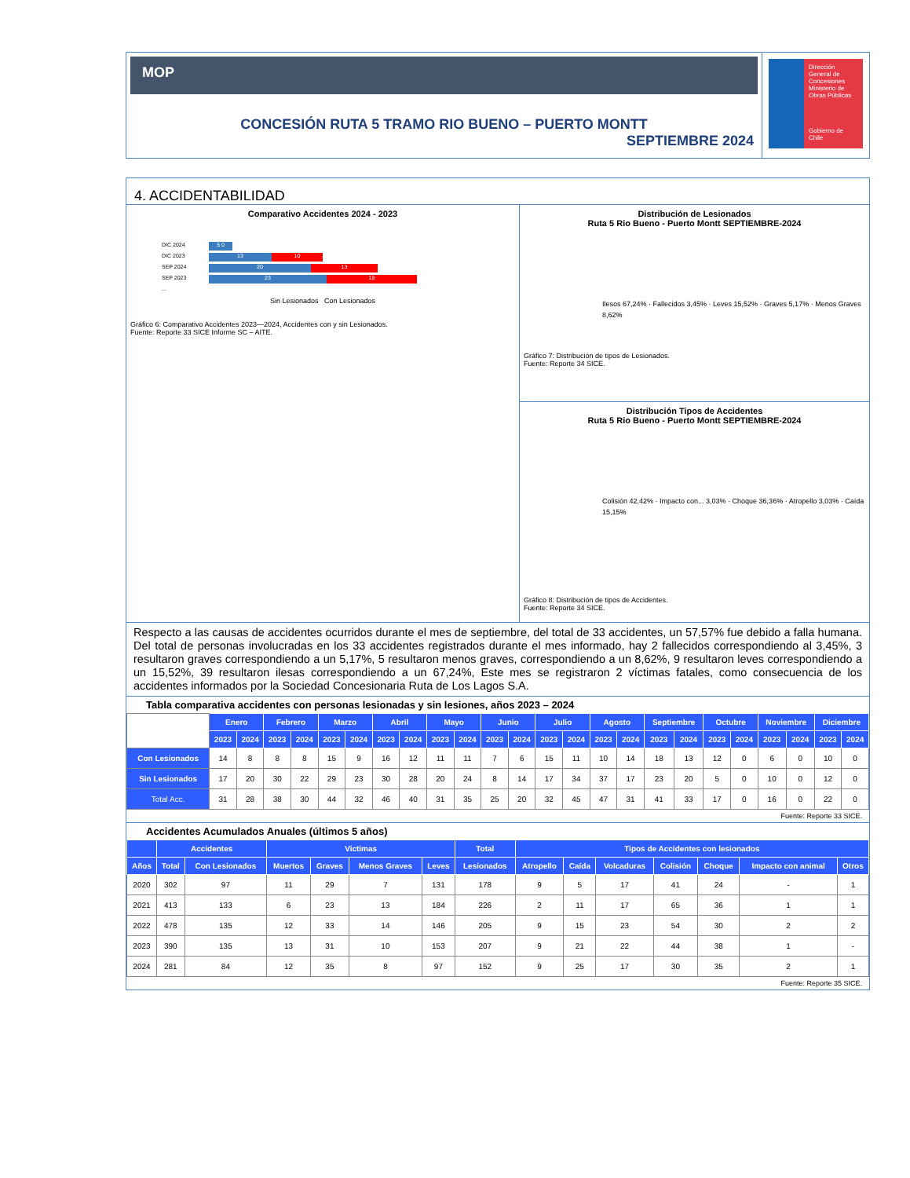MOP
CONCESIÓN RUTA 5 TRAMO RIO BUENO – PUERTO MONTT
SEPTIEMBRE 2024
Dirección General de Concesiones
Ministerio de Obras Públicas
Gobierno de Chile
4. ACCIDENTABILIDAD
Comparativo Accidentes 2024 - 2023
DIC 2024 5 0
DIC 2023 13 10
SEP 2024 20 13
SEP 2023 23 18
...
Sin Lesionados Con Lesionados
Gráfico 6: Comparativo Accidentes 2023—2024, Accidentes con y sin Lesionados.
Fuente: Reporte 33 SICE Informe SC – AITE.
Distribución de Lesionados
Ruta 5 Rio Bueno - Puerto Montt SEPTIEMBRE-2024
Ilesos 67,24% · Fallecidos 3,45% · Leves 15,52% · Graves 5,17% · Menos Graves 8,62%
Gráfico 7: Distribución de tipos de Lesionados.
Fuente: Reporte 34 SICE.
Distribución Tipos de Accidentes
Ruta 5 Rio Bueno - Puerto Montt SEPTIEMBRE-2024
Colisión 42,42% · Impacto con... 3,03% · Choque 36,36% · Atropello 3,03% · Caída 15,15%
Gráfico 8: Distribución de tipos de Accidentes.
Fuente: Reporte 34 SICE.
Respecto a las causas de accidentes ocurridos durante el mes de septiembre, del total de 33 accidentes, un 57,57% fue debido a falla humana. Del total de personas involucradas en los 33 accidentes registrados durante el mes informado, hay 2 fallecidos correspondiendo al 3,45%, 3 resultaron graves correspondiendo a un 5,17%, 5 resultaron menos graves, correspondiendo a un 8,62%, 9 resultaron leves correspondiendo a un 15,52%, 39 resultaron ilesas correspondiendo a un 67,24%, Este mes se registraron 2 víctimas fatales, como consecuencia de los accidentes informados por la Sociedad Concesionaria Ruta de Los Lagos S.A.
Tabla comparativa accidentes con personas lesionadas y sin lesiones, años 2023 – 2024
| | Enero | | Febrero | | Marzo | | Abril | | Mayo | | Junio | | Julio | | Agosto | | Septiembre | | Octubre | | Noviembre | | Diciembre | |
| | 2023 | 2024 | 2023 | 2024 | 2023 | 2024 | 2023 | 2024 | 2023 | 2024 | 2023 | 2024 | 2023 | 2024 | 2023 | 2024 | 2023 | 2024 | 2023 | 2024 | 2023 | 2024 | 2023 | 2024 |
| Con Lesionados | 14 | 8 | 8 | 8 | 15 | 9 | 16 | 12 | 11 | 11 | 7 | 6 | 15 | 11 | 10 | 14 | 18 | 13 | 12 | 0 | 6 | 0 | 10 | 0 |
| Sin Lesionados | 17 | 20 | 30 | 22 | 29 | 23 | 30 | 28 | 20 | 24 | 8 | 14 | 17 | 34 | 37 | 17 | 23 | 20 | 5 | 0 | 10 | 0 | 12 | 0 |
| Total Acc. | 31 | 28 | 38 | 30 | 44 | 32 | 46 | 40 | 31 | 35 | 25 | 20 | 32 | 45 | 47 | 31 | 41 | 33 | 17 | 0 | 16 | 0 | 22 | 0 |
Fuente: Reporte 33 SICE.
Accidentes Acumulados Anuales (últimos 5 años)
| | Accidentes | | Victimas | | | | Total | Tipos de Accidentes con lesionados | | | | | | |
| --- | --- | --- | --- | --- | --- | --- | --- | --- | --- | --- | --- | --- | --- | --- |
| Años | Total | Con Lesionados | Muertos | Graves | Menos Graves | Leves | Lesionados | Atropello | Caída | Volcaduras | Colisión | Choque | Impacto con animal | Otros |
| 2020 | 302 | 97 | 11 | 29 | 7 | 131 | 178 | 9 | 5 | 17 | 41 | 24 | - | 1 |
| 2021 | 413 | 133 | 6 | 23 | 13 | 184 | 226 | 2 | 11 | 17 | 65 | 36 | 1 | 1 |
| 2022 | 478 | 135 | 12 | 33 | 14 | 146 | 205 | 9 | 15 | 23 | 54 | 30 | 2 | 2 |
| 2023 | 390 | 135 | 13 | 31 | 10 | 153 | 207 | 9 | 21 | 22 | 44 | 38 | 1 | - |
| 2024 | 281 | 84 | 12 | 35 | 8 | 97 | 152 | 9 | 25 | 17 | 30 | 35 | 2 | 1 |
Fuente: Reporte 35 SICE.